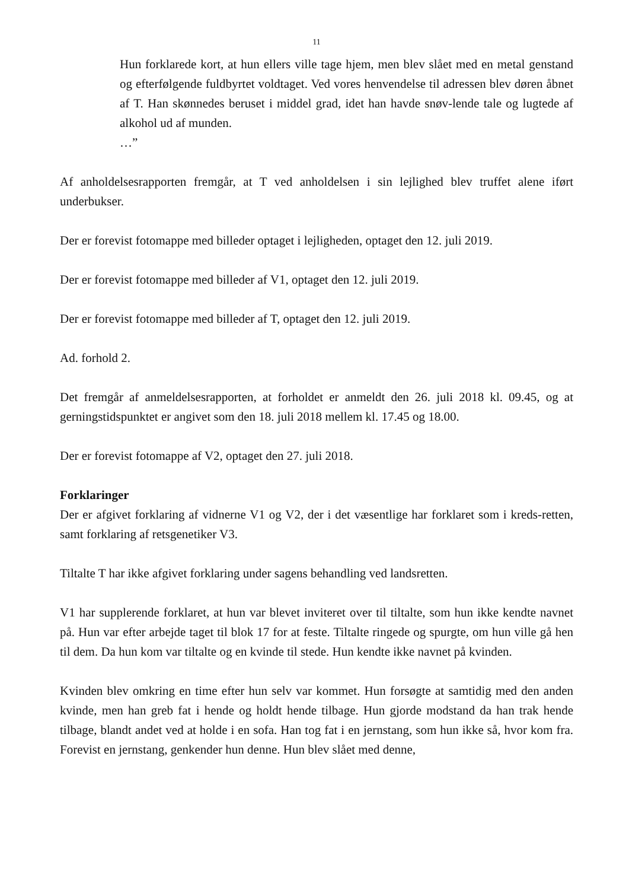11
Hun forklarede kort, at hun ellers ville tage hjem, men blev slået med en metal genstand og efterfølgende fuldbyrtet voldtaget. Ved vores henvendelse til adressen blev døren åbnet af T. Han skønnedes beruset i middel grad, idet han havde snøv-lende tale og lugtede af alkohol ud af munden.
…”
Af anholdelsesrapporten fremgår, at T ved anholdelsen i sin lejlighed blev truffet alene iført underbukser.
Der er forevist fotomappe med billeder optaget i lejligheden, optaget den 12. juli 2019.
Der er forevist fotomappe med billeder af V1, optaget den 12. juli 2019.
Der er forevist fotomappe med billeder af T, optaget den 12. juli 2019.
Ad. forhold 2.
Det fremgår af anmeldelsesrapporten, at forholdet er anmeldt den 26. juli 2018 kl. 09.45, og at gerningstidspunktet er angivet som den 18. juli 2018 mellem kl. 17.45 og 18.00.
Der er forevist fotomappe af V2, optaget den 27. juli 2018.
Forklaringer
Der er afgivet forklaring af vidnerne V1 og V2, der i det væsentlige har forklaret som i kreds-retten, samt forklaring af retsgenetiker V3.
Tiltalte T har ikke afgivet forklaring under sagens behandling ved landsretten.
V1 har supplerende forklaret, at hun var blevet inviteret over til tiltalte, som hun ikke kendte navnet på. Hun var efter arbejde taget til blok 17 for at feste. Tiltalte ringede og spurgte, om hun ville gå hen til dem. Da hun kom var tiltalte og en kvinde til stede. Hun kendte ikke navnet på kvinden.
Kvinden blev omkring en time efter hun selv var kommet. Hun forsøgte at samtidig med den anden kvinde, men han greb fat i hende og holdt hende tilbage. Hun gjorde modstand da han trak hende tilbage, blandt andet ved at holde i en sofa. Han tog fat i en jernstang, som hun ikke så, hvor kom fra. Forevist en jernstang, genkender hun denne. Hun blev slået med denne,